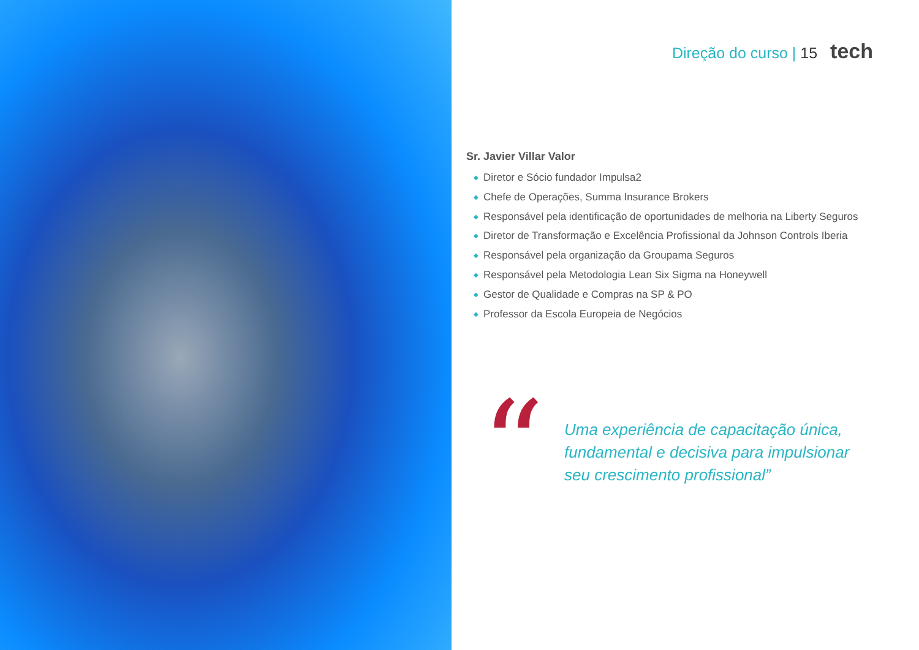Direção do curso | 15 tech
Sr. Javier Villar Valor
◆ Diretor e Sócio fundador Impulsa2
◆ Chefe de Operações, Summa Insurance Brokers
◆ Responsável pela identificação de oportunidades de melhoria na Liberty Seguros
◆ Diretor de Transformação e Excelência Profissional da Johnson Controls Iberia
◆ Responsável pela organização da Groupama Seguros
◆ Responsável pela Metodologia Lean Six Sigma na Honeywell
◆ Gestor de Qualidade e Compras na SP & PO
◆ Professor da Escola Europeia de Negócios
“
Uma experiência de capacitação única,
fundamental e decisiva para impulsionar
seu crescimento profissional”